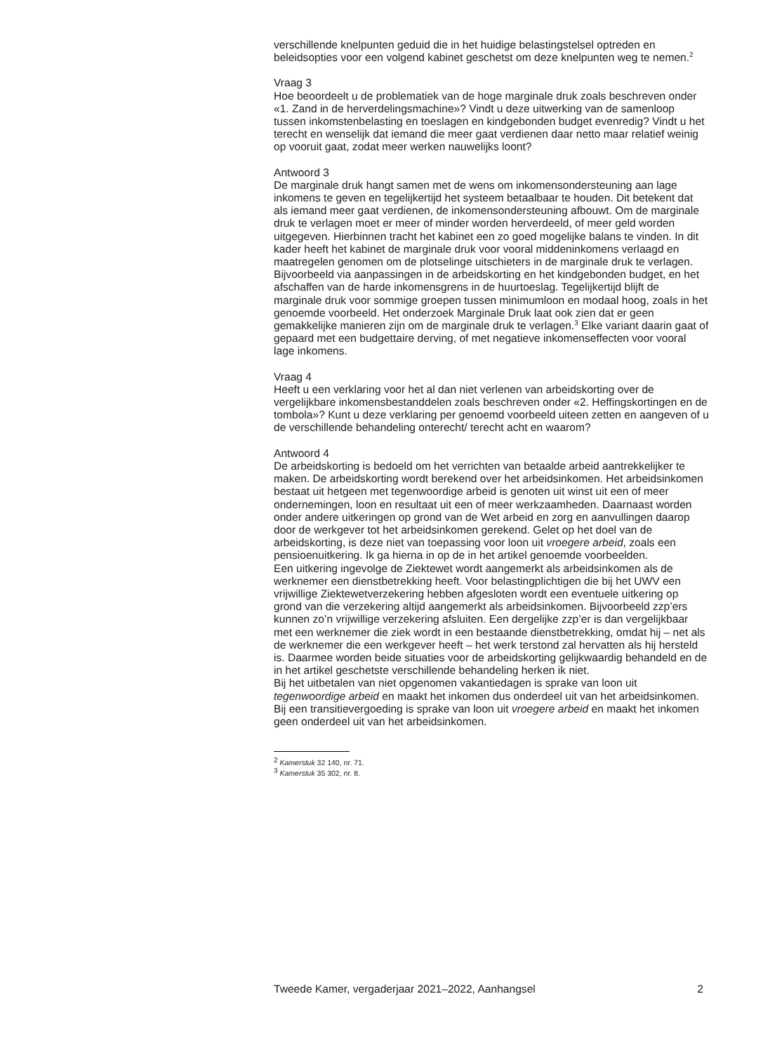verschillende knelpunten geduid die in het huidige belastingstelsel optreden en beleidsopties voor een volgend kabinet geschetst om deze knelpunten weg te nemen.<sup>2</sup>
Vraag 3
Hoe beoordeelt u de problematiek van de hoge marginale druk zoals beschreven onder «1. Zand in de herverdelingsmachine»? Vindt u deze uitwerking van de samenloop tussen inkomstenbelasting en toeslagen en kindgebonden budget evenredig? Vindt u het terecht en wenselijk dat iemand die meer gaat verdienen daar netto maar relatief weinig op vooruit gaat, zodat meer werken nauwelijks loont?
Antwoord 3
De marginale druk hangt samen met de wens om inkomensondersteuning aan lage inkomens te geven en tegelijkertijd het systeem betaalbaar te houden. Dit betekent dat als iemand meer gaat verdienen, de inkomensondersteuning afbouwt. Om de marginale druk te verlagen moet er meer of minder worden herverdeeld, of meer geld worden uitgegeven. Hierbinnen tracht het kabinet een zo goed mogelijke balans te vinden. In dit kader heeft het kabinet de marginale druk voor vooral middeninkomens verlaagd en maatregelen genomen om de plotselinge uitschieters in de marginale druk te verlagen. Bijvoorbeeld via aanpassingen in de arbeidskorting en het kindgebonden budget, en het afschaffen van de harde inkomensgrens in de huurtoeslag. Tegelijkertijd blijft de marginale druk voor sommige groepen tussen minimumloon en modaal hoog, zoals in het genoemde voorbeeld. Het onderzoek Marginale Druk laat ook zien dat er geen gemakkelijke manieren zijn om de marginale druk te verlagen.<sup>3</sup> Elke variant daarin gaat of gepaard met een budgettaire derving, of met negatieve inkomenseffecten voor vooral lage inkomens.
Vraag 4
Heeft u een verklaring voor het al dan niet verlenen van arbeidskorting over de vergelijkbare inkomensbestanddelen zoals beschreven onder «2. Heffingskortingen en de tombola»? Kunt u deze verklaring per genoemd voorbeeld uiteen zetten en aangeven of u de verschillende behandeling onterecht/ terecht acht en waarom?
Antwoord 4
De arbeidskorting is bedoeld om het verrichten van betaalde arbeid aantrekkelijker te maken. De arbeidskorting wordt berekend over het arbeidsinkomen. Het arbeidsinkomen bestaat uit hetgeen met tegenwoordige arbeid is genoten uit winst uit een of meer ondernemingen, loon en resultaat uit een of meer werkzaamheden. Daarnaast worden onder andere uitkeringen op grond van de Wet arbeid en zorg en aanvullingen daarop door de werkgever tot het arbeidsinkomen gerekend. Gelet op het doel van de arbeidskorting, is deze niet van toepassing voor loon uit vroegere arbeid, zoals een pensioenuitkering. Ik ga hierna in op de in het artikel genoemde voorbeelden.
Een uitkering ingevolge de Ziektewet wordt aangemerkt als arbeidsinkomen als de werknemer een dienstbetrekking heeft. Voor belastingplichtigen die bij het UWV een vrijwillige Ziektewetverzekering hebben afgesloten wordt een eventuele uitkering op grond van die verzekering altijd aangemerkt als arbeidsinkomen. Bijvoorbeeld zzp’ers kunnen zo’n vrijwillige verzekering afsluiten. Een dergelijke zzp’er is dan vergelijkbaar met een werknemer die ziek wordt in een bestaande dienstbetrekking, omdat hij – net als de werknemer die een werkgever heeft – het werk terstond zal hervatten als hij hersteld is. Daarmee worden beide situaties voor de arbeidskorting gelijkwaardig behandeld en de in het artikel geschetste verschillende behandeling herken ik niet.
Bij het uitbetalen van niet opgenomen vakantiedagen is sprake van loon uit tegenwoordige arbeid en maakt het inkomen dus onderdeel uit van het arbeidsinkomen. Bij een transitievergoeding is sprake van loon uit vroegere arbeid en maakt het inkomen geen onderdeel uit van het arbeidsinkomen.
<sup>2</sup> Kamerstuk 32 140, nr. 71.
<sup>3</sup> Kamerstuk 35 302, nr. 8.
Tweede Kamer, vergaderjaar 2021–2022, Aanhangsel 2